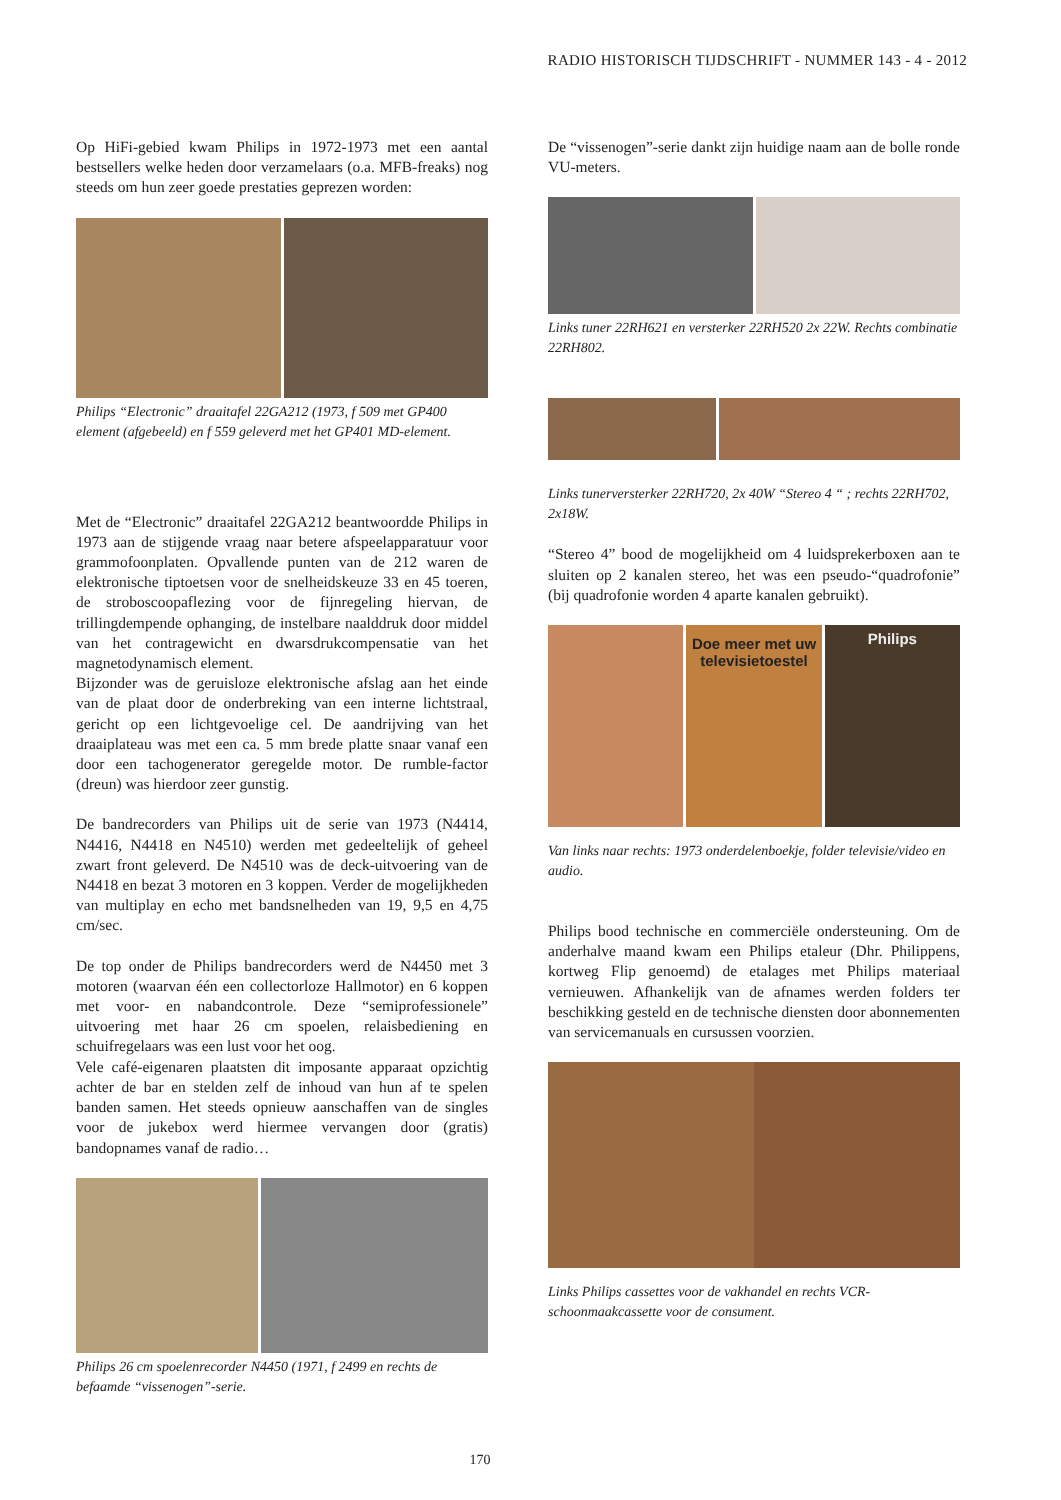RADIO HISTORISCH TIJDSCHRIFT - NUMMER 143 - 4 - 2012
Op HiFi-gebied kwam Philips in 1972-1973 met een aantal bestsellers welke heden door verzamelaars (o.a. MFB-freaks) nog steeds om hun zeer goede prestaties geprezen worden:
Philips “Electronic” draaitafel 22GA212 (1973, f 509 met GP400 element (afgebeeld) en f 559 geleverd met het GP401 MD-element.
Met de “Electronic” draaitafel 22GA212 beantwoordde Philips in 1973 aan de stijgende vraag naar betere afspeelapparatuur voor grammofoonplaten. Opvallende punten van de 212 waren de elektronische tiptoetsen voor de snelheidskeuze 33 en 45 toeren, de stroboscoopaflezing voor de fijnregeling hiervan, de trillingdempende ophanging, de instelbare naalddruk door middel van het contragewicht en dwarsdrukcompensatie van het magnetodynamisch element.
Bijzonder was de geruisloze elektronische afslag aan het einde van de plaat door de onderbreking van een interne lichtstraal, gericht op een lichtgevoelige cel. De aandrijving van het draaiplateau was met een ca. 5 mm brede platte snaar vanaf een door een tachogenerator geregelde motor. De rumble-factor (dreun) was hierdoor zeer gunstig.
De bandrecorders van Philips uit de serie van 1973 (N4414, N4416, N4418 en N4510) werden met gedeeltelijk of geheel zwart front geleverd. De N4510 was de deck-uitvoering van de N4418 en bezat 3 motoren en 3 koppen. Verder de mogelijkheden van multiplay en echo met bandsnelheden van 19, 9,5 en 4,75 cm/sec.
De top onder de Philips bandrecorders werd de N4450 met 3 motoren (waarvan één een collectorloze Hallmotor) en 6 koppen met voor- en nabandcontrole. Deze “semiprofessionele” uitvoering met haar 26 cm spoelen, relaisbediening en schuifregelaars was een lust voor het oog.
Vele café-eigenaren plaatsten dit imposante apparaat opzichtig achter de bar en stelden zelf de inhoud van hun af te spelen banden samen. Het steeds opnieuw aanschaffen van de singles voor de jukebox werd hiermee vervangen door (gratis) bandopnames vanaf de radio…
Philips 26 cm spoelenrecorder N4450 (1971, f 2499 en rechts de befaamde “vissenogen”-serie.
De “vissenogen”-serie dankt zijn huidige naam aan de bolle ronde VU-meters.
Links tuner 22RH621 en versterker 22RH520 2x 22W. Rechts combinatie 22RH802.
Links tunerversterker 22RH720, 2x 40W “Stereo 4 “ ; rechts 22RH702, 2x18W.
“Stereo 4” bood de mogelijkheid om 4 luidsprekerboxen aan te sluiten op 2 kanalen stereo, het was een pseudo-“quadrofonie” (bij quadrofonie worden 4 aparte kanalen gebruikt).
Doe meer met uw televisietoestel
Philips
Van links naar rechts: 1973 onderdelenboekje, folder televisie/video en audio.
Philips bood technische en commerciële ondersteuning. Om de anderhalve maand kwam een Philips etaleur (Dhr. Philippens, kortweg Flip genoemd) de etalages met Philips materiaal vernieuwen. Afhankelijk van de afnames werden folders ter beschikking gesteld en de technische diensten door abonnementen van servicemanuals en cursussen voorzien.
Links Philips cassettes voor de vakhandel en rechts VCR-schoonmaakcassette voor de consument.
170